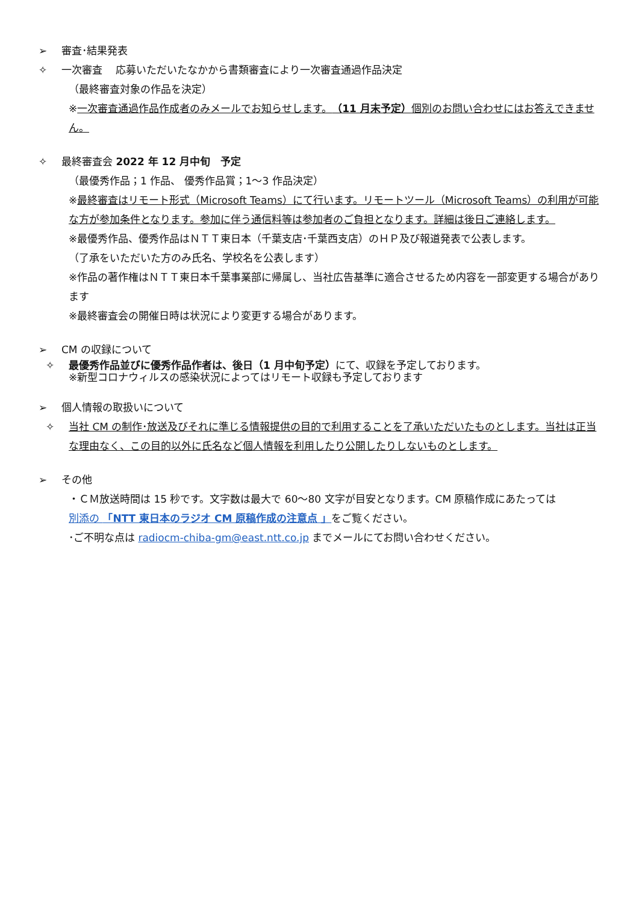➢ 審査･結果発表
✧ 一次審査　 応募いただいたなかから書類審査により一次審査通過作品決定
（最終審査対象の作品を決定）
※一次審査通過作品作成者のみメールでお知らせします。（11 月末予定）個別のお問い合わせにはお答えできません。
✧ 最終審査会 2022 年 12 月中旬　予定
（最優秀作品；1 作品、 優秀作品賞；1〜3 作品決定）
※最終審査はリモート形式（Microsoft Teams）にて行います。リモートツール（Microsoft Teams）の利用が可能な方が参加条件となります。参加に伴う通信料等は参加者のご負担となります。詳細は後日ご連絡します。
※最優秀作品、優秀作品はＮＴＴ東日本（千葉支店･千葉西支店）のＨＰ及び報道発表で公表します。
（了承をいただいた方のみ氏名、学校名を公表します）
※作品の著作権はＮＴＴ東日本千葉事業部に帰属し、当社広告基準に適合させるため内容を一部変更する場合があります
※最終審査会の開催日時は状況により変更する場合があります。
➢ CM の収録について
✧ 最優秀作品並びに優秀作品作者は、後日（1 月中旬予定）にて、収録を予定しております。
※新型コロナウィルスの感染状況によってはリモート収録も予定しております
➢ 個人情報の取扱いについて
✧ 当社 CM の制作･放送及びそれに準じる情報提供の目的で利用することを了承いただいたものとします。当社は正当な理由なく、この目的以外に氏名など個人情報を利用したり公開したりしないものとします。
➢ その他
・ＣＭ放送時間は 15 秒です。文字数は最大で 60〜80 文字が目安となります。CM 原稿作成にあたっては
別添の 「NTT 東日本のラジオ CM 原稿作成の注意点 」をご覧ください。
･ご不明な点は radiocm-chiba-gm@east.ntt.co.jp までメールにてお問い合わせください。